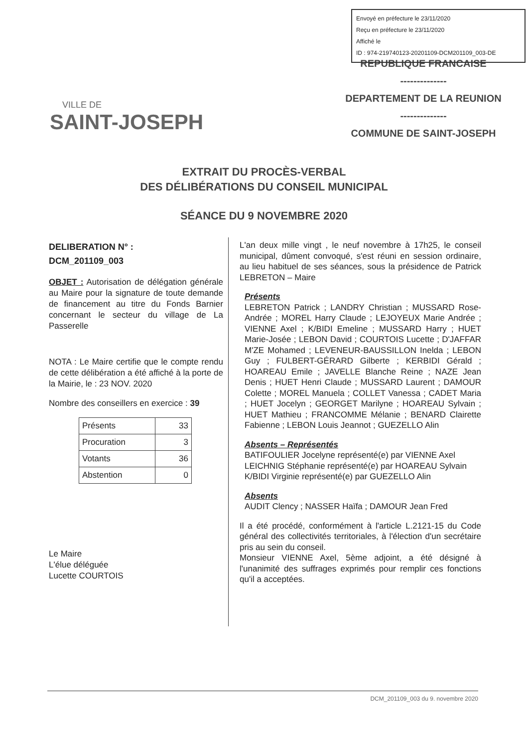Envoyé en préfecture le 23/11/2020
Reçu en préfecture le 23/11/2020
Affiché le
ID : 974-219740123-20201109-DCM201109_003-DE
VILLE DE
SAINT-JOSEPH
REPUBLIQUE FRANCAISE
--------------
DEPARTEMENT DE LA REUNION
--------------
COMMUNE DE SAINT-JOSEPH
EXTRAIT DU PROCÈS-VERBAL
DES DÉLIBÉRATIONS DU CONSEIL MUNICIPAL
SÉANCE DU 9 NOVEMBRE 2020
DELIBERATION N° :
DCM_201109_003
OBJET : Autorisation de délégation générale au Maire pour la signature de toute demande de financement au titre du Fonds Barnier concernant le secteur du village de La Passerelle
NOTA : Le Maire certifie que le compte rendu de cette délibération a été affiché à la porte de la Mairie, le : 23 NOV. 2020
Nombre des conseillers en exercice : 39
| Présents | 33 |
| Procuration | 3 |
| Votants | 36 |
| Abstention | 0 |
Le Maire
L'élue déléguée
Lucette COURTOIS
L'an deux mille vingt , le neuf novembre à 17h25, le conseil municipal, dûment convoqué, s'est réuni en session ordinaire, au lieu habituel de ses séances, sous la présidence de Patrick LEBRETON – Maire
Présents
LEBRETON Patrick ; LANDRY Christian ; MUSSARD Rose-Andrée ; MOREL Harry Claude ; LEJOYEUX Marie Andrée ; VIENNE Axel ; K/BIDI Emeline ; MUSSARD Harry ; HUET Marie-Josée ; LEBON David ; COURTOIS Lucette ; D'JAFFAR M'ZE Mohamed ; LEVENEUR-BAUSSILLON Inelda ; LEBON Guy ; FULBERT-GÉRARD Gilberte ; KERBIDI Gérald ; HOAREAU Emile ; JAVELLE Blanche Reine ; NAZE Jean Denis ; HUET Henri Claude ; MUSSARD Laurent ; DAMOUR Colette ; MOREL Manuela ; COLLET Vanessa ; CADET Maria ; HUET Jocelyn ; GEORGET Marilyne ; HOAREAU Sylvain ; HUET Mathieu ; FRANCOMME Mélanie ; BENARD Clairette Fabienne ; LEBON Louis Jeannot ; GUEZELLO Alin
Absents – Représentés
BATIFOULIER Jocelyne représenté(e) par VIENNE Axel
LEICHNIG Stéphanie représenté(e) par HOAREAU Sylvain
K/BIDI Virginie représenté(e) par GUEZELLO Alin
Absents
AUDIT Clency ; NASSER Haïfa ; DAMOUR Jean Fred
Il a été procédé, conformément à l'article L.2121-15 du Code général des collectivités territoriales, à l'élection d'un secrétaire pris au sein du conseil.
Monsieur VIENNE Axel, 5ème adjoint, a été désigné à l'unanimité des suffrages exprimés pour remplir ces fonctions qu'il a acceptées.
DCM_201109_003 du 9. novembre 2020